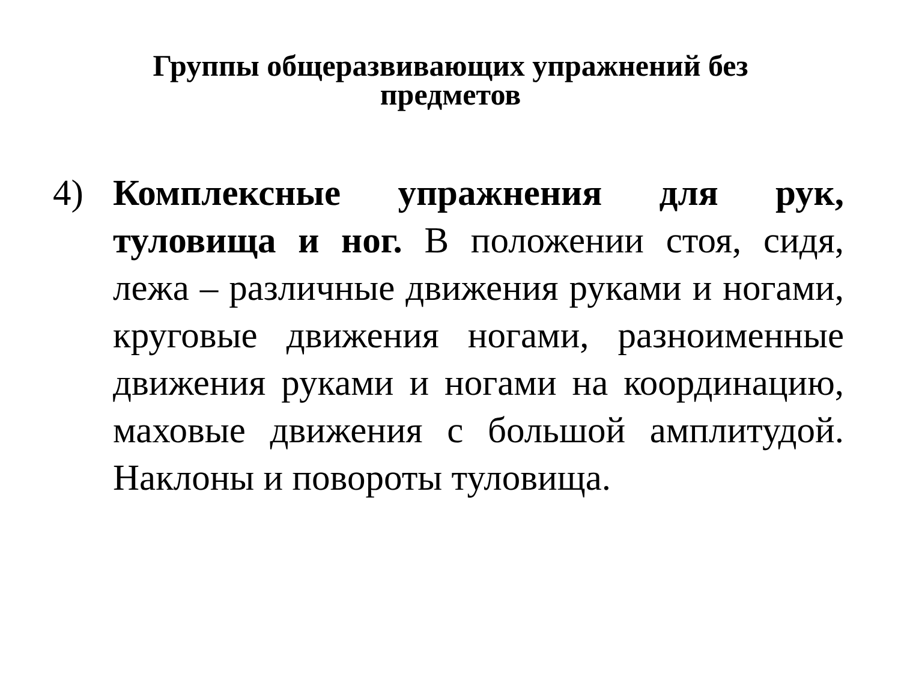Группы общеразвивающих упражнений без
предметов
4) Комплексные упражнения для рук, туловища и ног. В положении стоя, сидя, лежа – различные движения руками и ногами, круговые движения ногами, разноименные движения руками и ногами на координацию, маховые движения с большой амплитудой. Наклоны и повороты туловища.